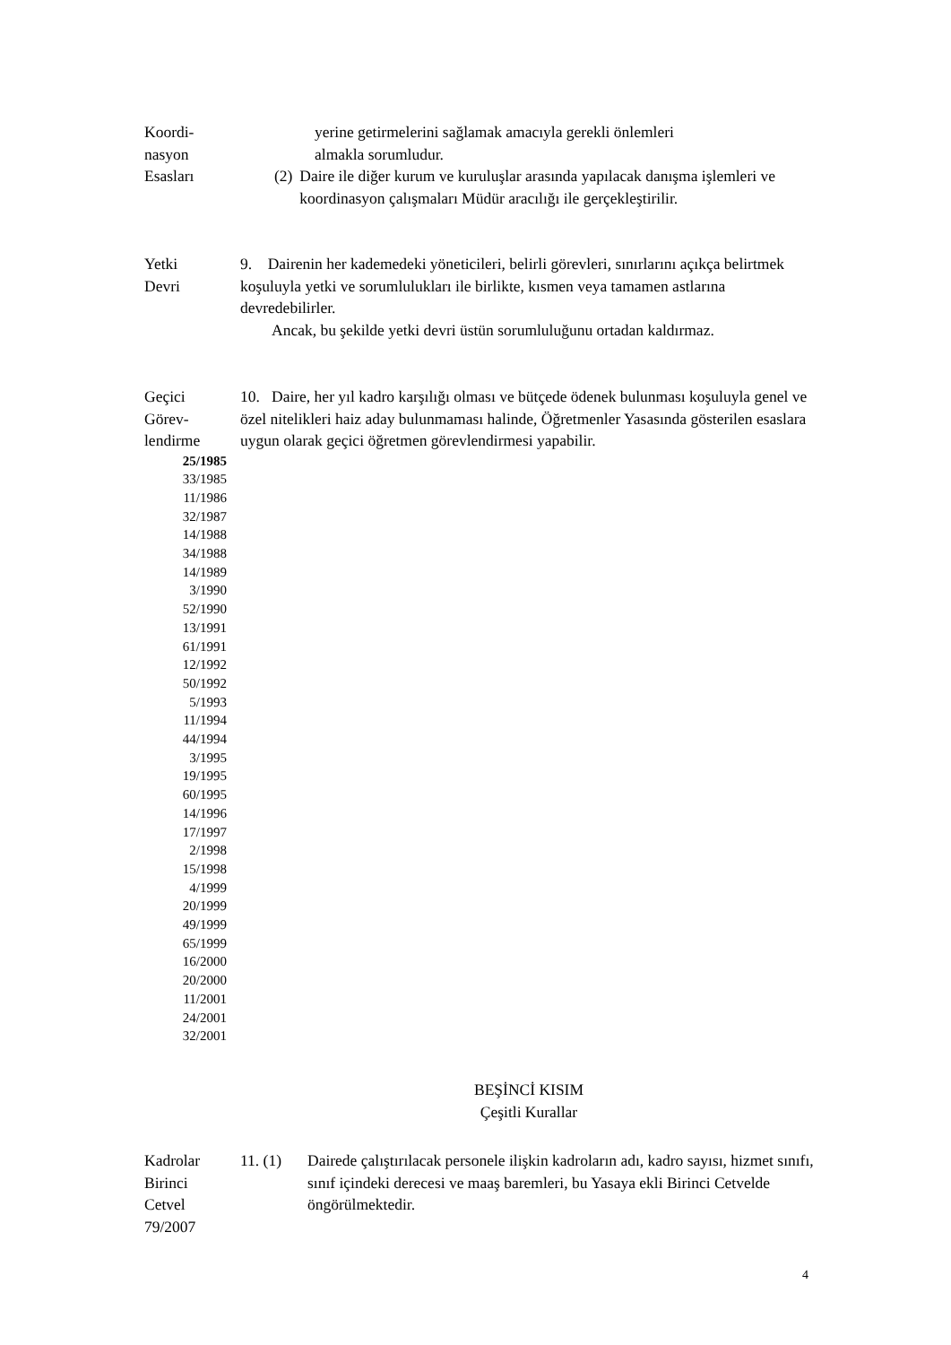Koordi-
nasyon
Esasları
yerine getirmelerini sağlamak amacıyla gerekli önlemleri
almakla sorumludur.
(2) Daire ile diğer kurum ve kuruluşlar arasında yapılacak danışma işlemleri ve koordinasyon çalışmaları Müdür aracılığı ile gerçekleştirilir.
Yetki
Devri
9. Dairenin her kademedeki yöneticileri, belirli görevleri, sınırlarını açıkça belirtmek koşuluyla yetki ve sorumlulukları ile birlikte, kısmen veya tamamen astlarına devredebilirler.
Ancak, bu şekilde yetki devri üstün sorumluluğunu ortadan kaldırmaz.
Geçici
Görev-
lendirme
25/1985
33/1985
11/1986
32/1987
14/1988
34/1988
14/1989
3/1990
52/1990
13/1991
61/1991
12/1992
50/1992
5/1993
11/1994
44/1994
3/1995
19/1995
60/1995
14/1996
17/1997
2/1998
15/1998
4/1999
20/1999
49/1999
65/1999
16/2000
20/2000
11/2001
24/2001
32/2001
10. Daire, her yıl kadro karşılığı olması ve bütçede ödenek bulunması koşuluyla genel ve özel nitelikleri haiz aday bulunmaması halinde, Öğretmenler Yasasında gösterilen esaslara uygun olarak geçici öğretmen görevlendirmesi yapabilir.
BEŞİNCİ KISIM
Çeşitli Kurallar
Kadrolar
Birinci
Cetvel
79/2007
11. (1) Dairede çalıştırılacak personele ilişkin kadroların adı, kadro sayısı, hizmet sınıfı, sınıf içindeki derecesi ve maaş baremleri, bu Yasaya ekli Birinci Cetvelde öngörülmektedir.
4